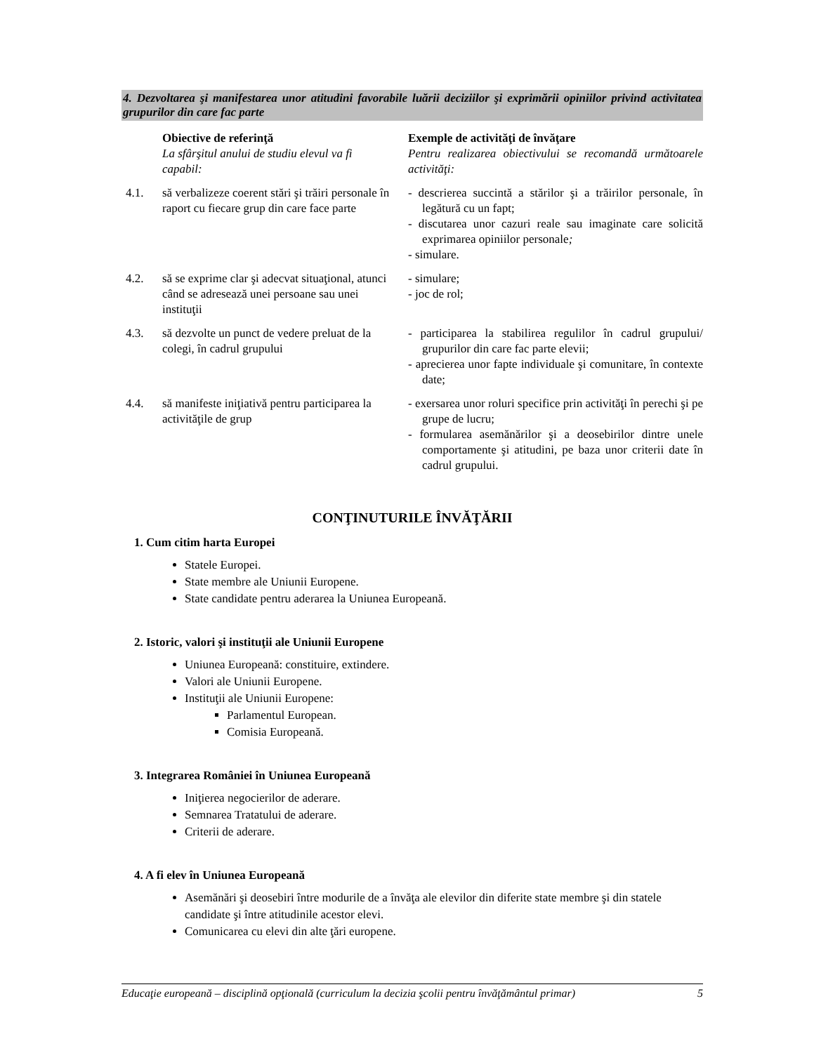4. Dezvoltarea şi manifestarea unor atitudini favorabile luării deciziilor şi exprimării opiniilor privind activitatea grupurilor din care fac parte
| | Obiective de referinţă La sfârşitul anului de studiu elevul va fi capabil: | Exemple de activităţi de învăţare Pentru realizarea obiectivului se recomandă următoarele activităţi: |
| 4.1. | să verbalizeze coerent stări şi trăiri personale în raport cu fiecare grup din care face parte | - descrierea succintă a stărilor şi a trăirilor personale, în legătură cu un fapt; - discutarea unor cazuri reale sau imaginate care solicită exprimarea opiniilor personale ; - simulare. |
| 4.2. | să se exprime clar şi adecvat situaţional, atunci când se adresează unei persoane sau unei instituţii | - simulare; - joc de rol; |
| 4.3. | să dezvolte un punct de vedere preluat de la colegi, în cadrul grupului | - participarea la stabilirea regulilor în cadrul grupului/ grupurilor din care fac parte elevii; - aprecierea unor fapte individuale şi comunitare, în contexte date; |
| 4.4. | să manifeste iniţiativă pentru participarea la activităţile de grup | - exersarea unor roluri specifice prin activităţi în perechi şi pe grupe de lucru; - formularea asemănărilor şi a deosebirilor dintre unele comportamente şi atitudini, pe baza unor criterii date în cadrul grupului. |
CONŢINUTURILE ÎNVĂŢĂRII
1. Cum citim harta Europei
Statele Europei.
State membre ale Uniunii Europene.
State candidate pentru aderarea la Uniunea Europeană.
2. Istoric, valori şi instituţii ale Uniunii Europene
Uniunea Europeană: constituire, extindere.
Valori ale Uniunii Europene.
Instituţii ale Uniunii Europene:
Parlamentul European.
Comisia Europeană.
3. Integrarea României în Uniunea Europeană
Iniţierea negocierilor de aderare.
Semnarea Tratatului de aderare.
Criterii de aderare.
4. A fi elev în Uniunea Europeană
Asemănări şi deosebiri între modurile de a învăţa ale elevilor din diferite state membre şi din statele candidate şi între atitudinile acestor elevi.
Comunicarea cu elevi din alte ţări europene.
Educaţie europeană – disciplină opţională (curriculum la decizia şcolii pentru învăţământul primar) 5